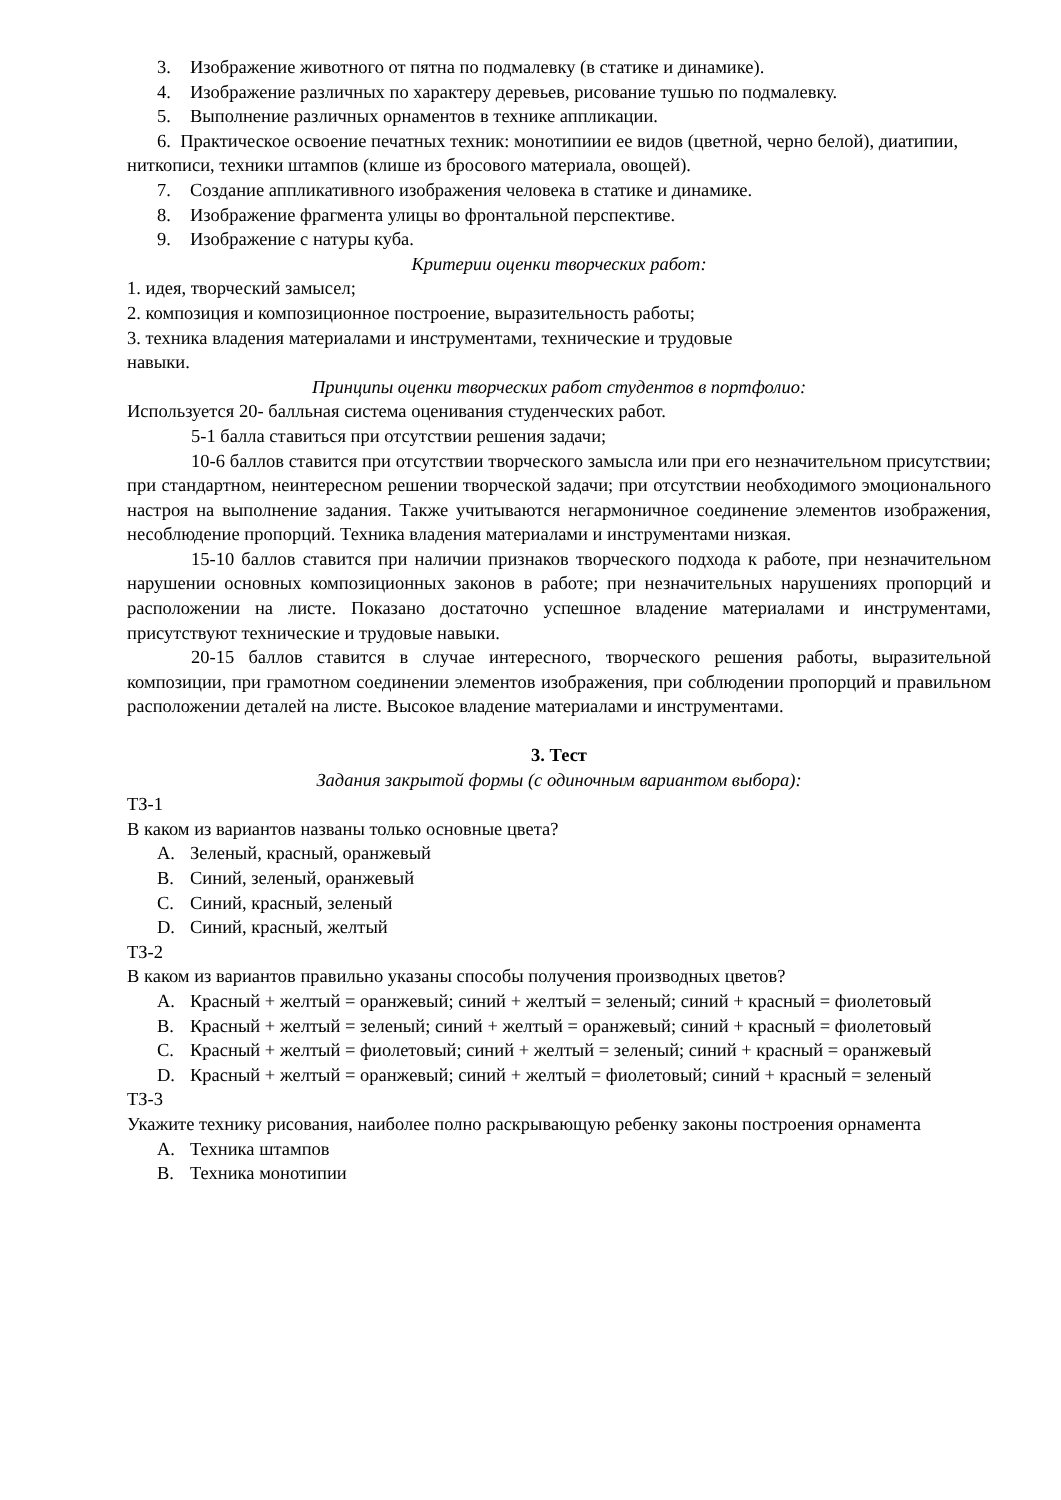3. Изображение животного от пятна по подмалевку (в статике и динамике).
4. Изображение различных по характеру деревьев, рисование тушью по подмалевку.
5. Выполнение различных орнаментов в технике аппликации.
6. Практическое освоение печатных техник: монотипиии ее видов (цветной, черно белой), диатипии, ниткописи, техники штампов (клише из бросового материала, овощей).
7. Создание аппликативного изображения человека в статике и динамике.
8. Изображение фрагмента улицы во фронтальной перспективе.
9. Изображение с натуры куба.
Критерии оценки творческих работ:
1. идея, творческий замысел;
2. композиция и композиционное построение, выразительность работы;
3. техника владения материалами и инструментами, технические и трудовые
навыки.
Принципы оценки творческих работ студентов в портфолио:
Используется 20- балльная система оценивания студенческих работ.
5-1 балла ставиться при отсутствии решения задачи;
10-6 баллов ставится при отсутствии творческого замысла или при его незначительном присутствии; при стандартном, неинтересном решении творческой задачи; при отсутствии необходимого эмоционального настроя на выполнение задания. Также учитываются негармоничное соединение элементов изображения, несоблюдение пропорций. Техника владения материалами и инструментами низкая.
15-10 баллов ставится при наличии признаков творческого подхода к работе, при незначительном нарушении основных композиционных законов в работе; при незначительных нарушениях пропорций и расположении на листе. Показано достаточно успешное владение материалами и инструментами, присутствуют технические и трудовые навыки.
20-15 баллов ставится в случае интересного, творческого решения работы, выразительной композиции, при грамотном соединении элементов изображения, при соблюдении пропорций и правильном расположении деталей на листе. Высокое владение материалами и инструментами.
3. Тест
Задания закрытой формы (с одиночным вариантом выбора):
ТЗ-1
В каком из вариантов названы только основные цвета?
A. Зеленый, красный, оранжевый
B. Синий, зеленый, оранжевый
C. Синий, красный, зеленый
D. Синий, красный, желтый
ТЗ-2
В каком из вариантов правильно указаны способы получения производных цветов?
A. Красный + желтый = оранжевый; синий + желтый = зеленый; синий + красный = фиолетовый
B. Красный + желтый = зеленый; синий + желтый = оранжевый; синий + красный = фиолетовый
C. Красный + желтый = фиолетовый; синий + желтый = зеленый; синий + красный = оранжевый
D. Красный + желтый = оранжевый; синий + желтый = фиолетовый; синий + красный = зеленый
ТЗ-3
Укажите технику рисования, наиболее полно раскрывающую ребенку законы построения орнамента
A. Техника штампов
B. Техника монотипии